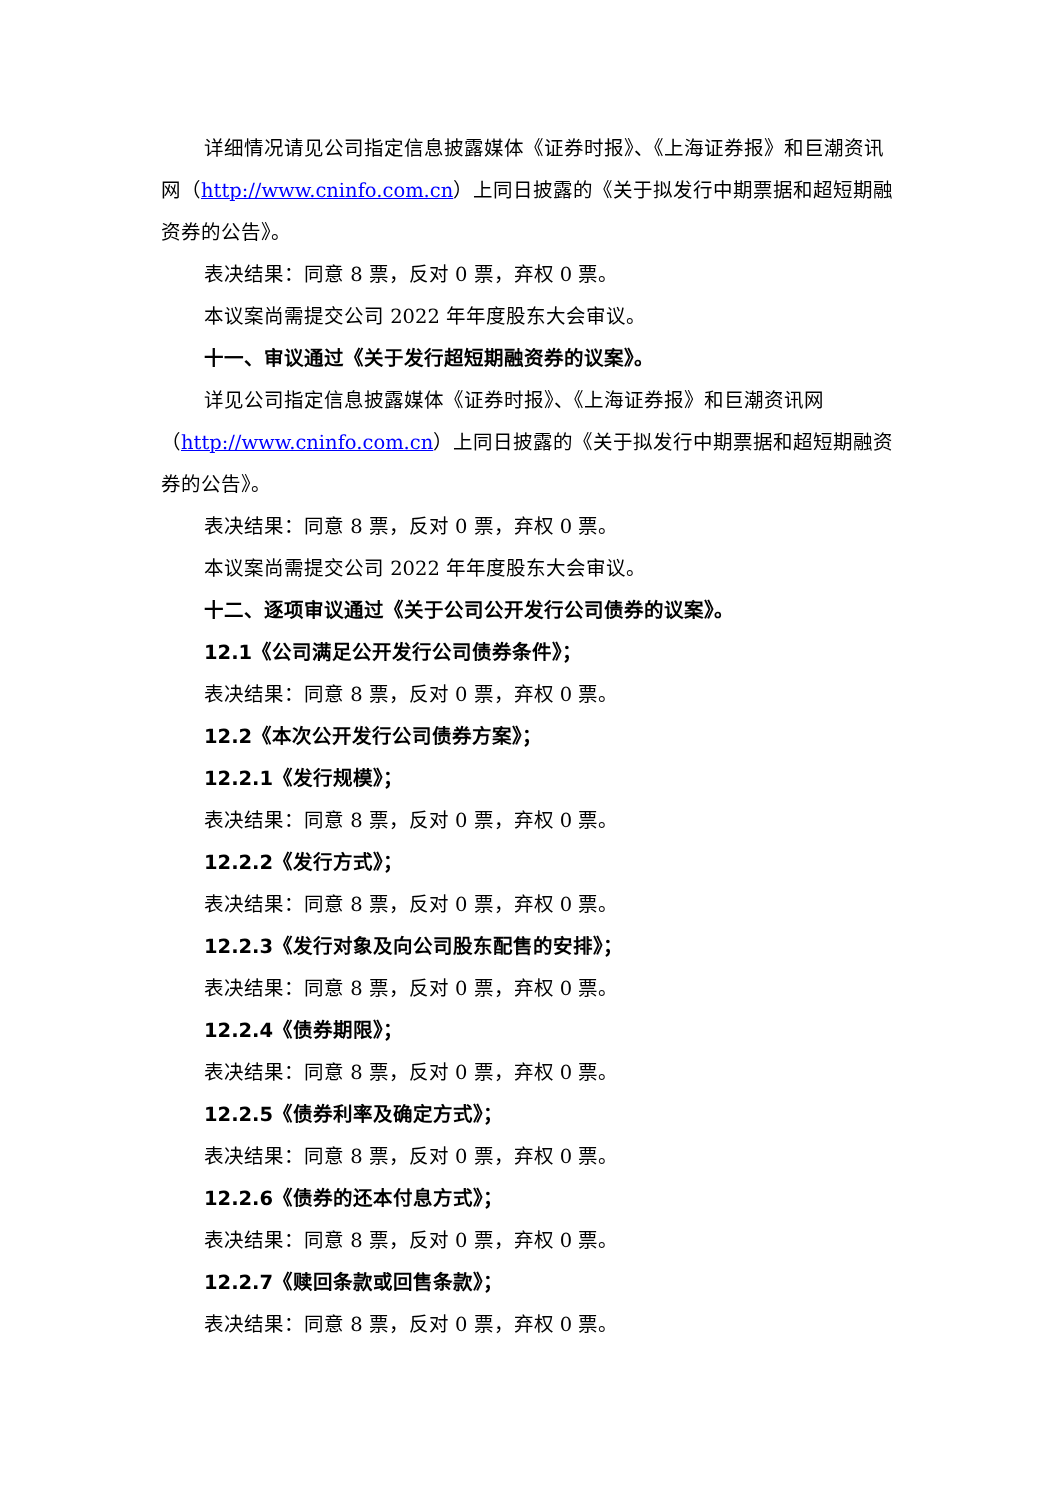详细情况请见公司指定信息披露媒体《证券时报》、《上海证券报》和巨潮资讯网（http://www.cninfo.com.cn）上同日披露的《关于拟发行中期票据和超短期融资券的公告》。
表决结果：同意 8 票，反对 0 票，弃权 0 票。
本议案尚需提交公司 2022 年年度股东大会审议。
十一、审议通过《关于发行超短期融资券的议案》。
详见公司指定信息披露媒体《证券时报》、《上海证券报》和巨潮资讯网（http://www.cninfo.com.cn）上同日披露的《关于拟发行中期票据和超短期融资券的公告》。
表决结果：同意 8 票，反对 0 票，弃权 0 票。
本议案尚需提交公司 2022 年年度股东大会审议。
十二、逐项审议通过《关于公司公开发行公司债券的议案》。
12.1《公司满足公开发行公司债券条件》；
表决结果：同意 8 票，反对 0 票，弃权 0 票。
12.2《本次公开发行公司债券方案》；
12.2.1《发行规模》；
表决结果：同意 8 票，反对 0 票，弃权 0 票。
12.2.2《发行方式》；
表决结果：同意 8 票，反对 0 票，弃权 0 票。
12.2.3《发行对象及向公司股东配售的安排》；
表决结果：同意 8 票，反对 0 票，弃权 0 票。
12.2.4《债券期限》；
表决结果：同意 8 票，反对 0 票，弃权 0 票。
12.2.5《债券利率及确定方式》；
表决结果：同意 8 票，反对 0 票，弃权 0 票。
12.2.6《债券的还本付息方式》；
表决结果：同意 8 票，反对 0 票，弃权 0 票。
12.2.7《赎回条款或回售条款》；
表决结果：同意 8 票，反对 0 票，弃权 0 票。